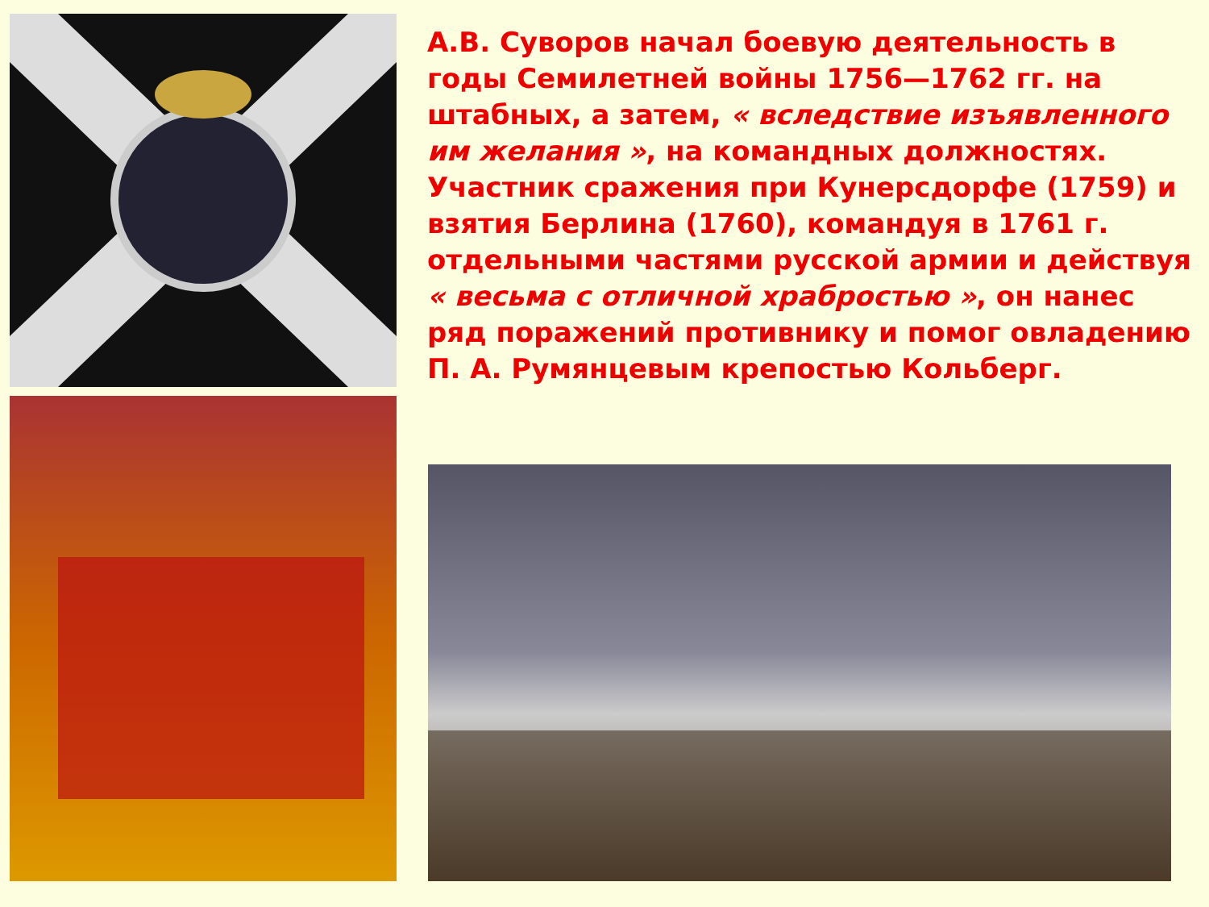А.В. Суворов начал боевую деятельность в годы Семилетней войны 1756—1762 гг. на штабных, а затем, « вследствие изъявленного им желания », на командных должностях. Участник сражения при Кунерсдорфе (1759) и взятия Берлина (1760), командуя в 1761 г. отдельными частями русской армии и действуя « весьма с отличной храбростью », он нанес ряд поражений противнику и помог овладению П. А. Румянцевым крепостью Кольберг.